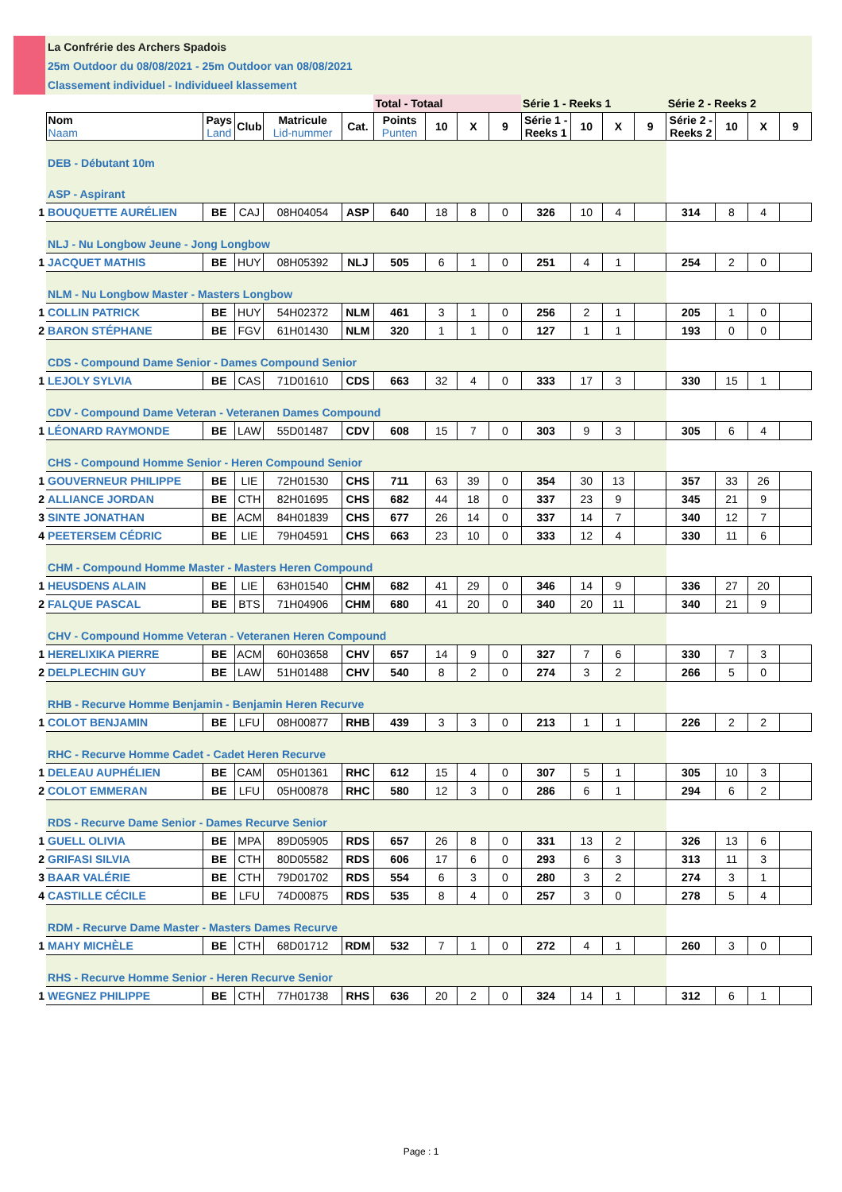La Confrérie des Archers Spadois
25m Outdoor du 08/08/2021 - 25m Outdoor van 08/08/2021
Classement individuel - Individueel klassement
| | | | | | | Total - Totaal | | | | Série 1 - Reeks 1 | | | | Série 2 - Reeks 2 | | | |
| | Nom Naam | Pays Land | Club | Matricule Lid-nummer | Cat. | Points Punten | 10 | X | 9 | Série 1 - Reeks 1 | 10 | X | 9 | Série 2 - Reeks 2 | 10 | X | 9 |
| | DEB - Débutant 10m | | | | | | | | | | | | | | | | |
| | ASP - Aspirant | | | | | | | | | | | | | | | | |
| 1 | BOUQUETTE AURÉLIEN | BE | CAJ | 08H04054 | ASP | 640 | 18 | 8 | 0 | 326 | 10 | 4 | | 314 | 8 | 4 | |
| | NLJ - Nu Longbow Jeune - Jong Longbow | | | | | | | | | | | | | | | | |
| 1 | JACQUET MATHIS | BE | HUY | 08H05392 | NLJ | 505 | 6 | 1 | 0 | 251 | 4 | 1 | | 254 | 2 | 0 | |
| | NLM - Nu Longbow Master - Masters Longbow | | | | | | | | | | | | | | | | |
| 1 | COLLIN PATRICK | BE | HUY | 54H02372 | NLM | 461 | 3 | 1 | 0 | 256 | 2 | 1 | | 205 | 1 | 0 | |
| 2 | BARON STÉPHANE | BE | FGV | 61H01430 | NLM | 320 | 1 | 1 | 0 | 127 | 1 | 1 | | 193 | 0 | 0 | |
| | CDS - Compound Dame Senior - Dames Compound Senior | | | | | | | | | | | | | | | | |
| 1 | LEJOLY SYLVIA | BE | CAS | 71D01610 | CDS | 663 | 32 | 4 | 0 | 333 | 17 | 3 | | 330 | 15 | 1 | |
| | CDV - Compound Dame Veteran - Veteranen Dames Compound | | | | | | | | | | | | | | | | |
| 1 | LÉONARD RAYMONDE | BE | LAW | 55D01487 | CDV | 608 | 15 | 7 | 0 | 303 | 9 | 3 | | 305 | 6 | 4 | |
| | CHS - Compound Homme Senior - Heren Compound Senior | | | | | | | | | | | | | | | | |
| 1 | GOUVERNEUR PHILIPPE | BE | LIE | 72H01530 | CHS | 711 | 63 | 39 | 0 | 354 | 30 | 13 | | 357 | 33 | 26 | |
| 2 | ALLIANCE JORDAN | BE | CTH | 82H01695 | CHS | 682 | 44 | 18 | 0 | 337 | 23 | 9 | | 345 | 21 | 9 | |
| 3 | SINTE JONATHAN | BE | ACM | 84H01839 | CHS | 677 | 26 | 14 | 0 | 337 | 14 | 7 | | 340 | 12 | 7 | |
| 4 | PEETERSEM CÉDRIC | BE | LIE | 79H04591 | CHS | 663 | 23 | 10 | 0 | 333 | 12 | 4 | | 330 | 11 | 6 | |
| | CHM - Compound Homme Master - Masters Heren Compound | | | | | | | | | | | | | | | | |
| 1 | HEUSDENS ALAIN | BE | LIE | 63H01540 | CHM | 682 | 41 | 29 | 0 | 346 | 14 | 9 | | 336 | 27 | 20 | |
| 2 | FALQUE PASCAL | BE | BTS | 71H04906 | CHM | 680 | 41 | 20 | 0 | 340 | 20 | 11 | | 340 | 21 | 9 | |
| | CHV - Compound Homme Veteran - Veteranen Heren Compound | | | | | | | | | | | | | | | | |
| 1 | HERELIXIKA PIERRE | BE | ACM | 60H03658 | CHV | 657 | 14 | 9 | 0 | 327 | 7 | 6 | | 330 | 7 | 3 | |
| 2 | DELPLECHIN GUY | BE | LAW | 51H01488 | CHV | 540 | 8 | 2 | 0 | 274 | 3 | 2 | | 266 | 5 | 0 | |
| | RHB - Recurve Homme Benjamin - Benjamin Heren Recurve | | | | | | | | | | | | | | | | |
| 1 | COLOT BENJAMIN | BE | LFU | 08H00877 | RHB | 439 | 3 | 3 | 0 | 213 | 1 | 1 | | 226 | 2 | 2 | |
| | RHC - Recurve Homme Cadet - Cadet Heren Recurve | | | | | | | | | | | | | | | | |
| 1 | DELEAU AUPHÉLIEN | BE | CAM | 05H01361 | RHC | 612 | 15 | 4 | 0 | 307 | 5 | 1 | | 305 | 10 | 3 | |
| 2 | COLOT EMMERAN | BE | LFU | 05H00878 | RHC | 580 | 12 | 3 | 0 | 286 | 6 | 1 | | 294 | 6 | 2 | |
| | RDS - Recurve Dame Senior - Dames Recurve Senior | | | | | | | | | | | | | | | | |
| 1 | GUELL OLIVIA | BE | MPA | 89D05905 | RDS | 657 | 26 | 8 | 0 | 331 | 13 | 2 | | 326 | 13 | 6 | |
| 2 | GRIFASI SILVIA | BE | CTH | 80D05582 | RDS | 606 | 17 | 6 | 0 | 293 | 6 | 3 | | 313 | 11 | 3 | |
| 3 | BAAR VALÉRIE | BE | CTH | 79D01702 | RDS | 554 | 6 | 3 | 0 | 280 | 3 | 2 | | 274 | 3 | 1 | |
| 4 | CASTILLE CÉCILE | BE | LFU | 74D00875 | RDS | 535 | 8 | 4 | 0 | 257 | 3 | 0 | | 278 | 5 | 4 | |
| | RDM - Recurve Dame Master - Masters Dames Recurve | | | | | | | | | | | | | | | | |
| 1 | MAHY MICHÈLE | BE | CTH | 68D01712 | RDM | 532 | 7 | 1 | 0 | 272 | 4 | 1 | | 260 | 3 | 0 | |
| | RHS - Recurve Homme Senior - Heren Recurve Senior | | | | | | | | | | | | | | | | |
| 1 | WEGNEZ PHILIPPE | BE | CTH | 77H01738 | RHS | 636 | 20 | 2 | 0 | 324 | 14 | 1 | | 312 | 6 | 1 | |
Page : 1